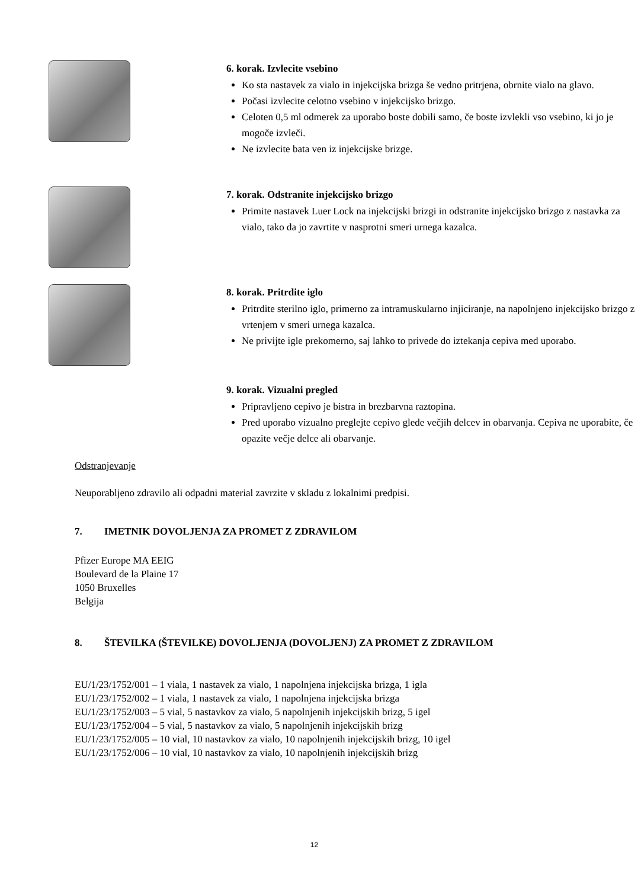6. korak. Izvlecite vsebino
Ko sta nastavek za vialo in injekcijska brizga še vedno pritrjena, obrnite vialo na glavo.
Počasi izvlecite celotno vsebino v injekcijsko brizgo.
Celoten 0,5 ml odmerek za uporabo boste dobili samo, če boste izvlekli vso vsebino, ki jo je mogoče izvleči.
Ne izvlecite bata ven iz injekcijske brizge.
7. korak. Odstranite injekcijsko brizgo
Primite nastavek Luer Lock na injekcijski brizgi in odstranite injekcijsko brizgo z nastavka za vialo, tako da jo zavrtite v nasprotni smeri urnega kazalca.
8. korak. Pritrdite iglo
Pritrdite sterilno iglo, primerno za intramuskularno injiciranje, na napolnjeno injekcijsko brizgo z vrtenjem v smeri urnega kazalca.
Ne privijte igle prekomerno, saj lahko to privede do iztekanja cepiva med uporabo.
9. korak. Vizualni pregled
Pripravljeno cepivo je bistra in brezbarvna raztopina.
Pred uporabo vizualno preglejte cepivo glede večjih delcev in obarvanja. Cepiva ne uporabite, če opazite večje delce ali obarvanje.
Odstranjevanje
Neuporabljeno zdravilo ali odpadni material zavrzite v skladu z lokalnimi predpisi.
7. IMETNIK DOVOLJENJA ZA PROMET Z ZDRAVILOM
Pfizer Europe MA EEIG
Boulevard de la Plaine 17
1050 Bruxelles
Belgija
8. ŠTEVILKA (ŠTEVILKE) DOVOLJENJA (DOVOLJENJ) ZA PROMET Z ZDRAVILOM
EU/1/23/1752/001 – 1 viala, 1 nastavek za vialo, 1 napolnjena injekcijska brizga, 1 igla
EU/1/23/1752/002 – 1 viala, 1 nastavek za vialo, 1 napolnjena injekcijska brizga
EU/1/23/1752/003 – 5 vial, 5 nastavkov za vialo, 5 napolnjenih injekcijskih brizg, 5 igel
EU/1/23/1752/004 – 5 vial, 5 nastavkov za vialo, 5 napolnjenih injekcijskih brizg
EU/1/23/1752/005 – 10 vial, 10 nastavkov za vialo, 10 napolnjenih injekcijskih brizg, 10 igel
EU/1/23/1752/006 – 10 vial, 10 nastavkov za vialo, 10 napolnjenih injekcijskih brizg
12